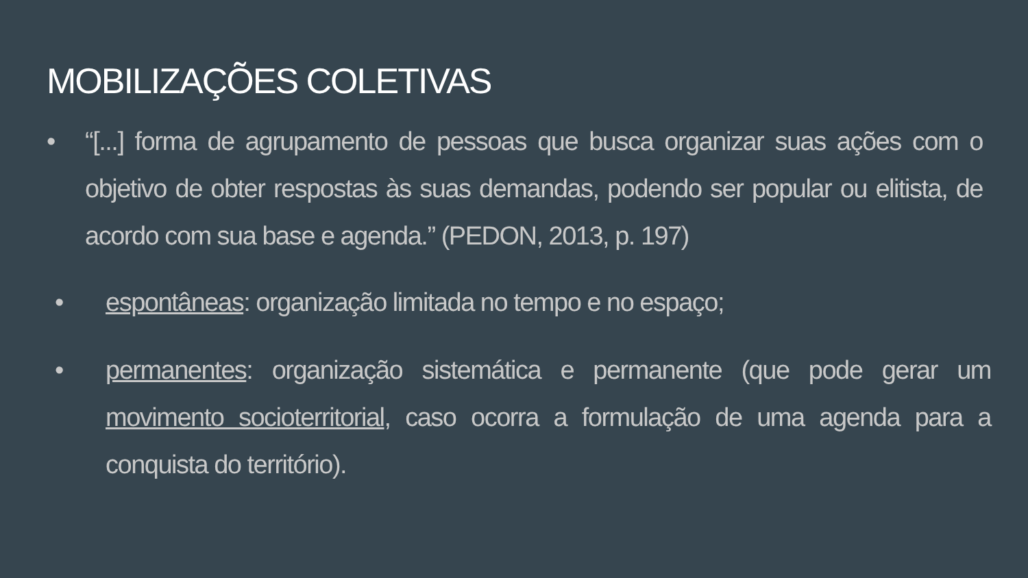MOBILIZAÇÕES COLETIVAS
• “[...] forma de agrupamento de pessoas que busca organizar suas ações com o objetivo de obter respostas às suas demandas, podendo ser popular ou elitista, de acordo com sua base e agenda.” (PEDON, 2013, p. 197)
• espontâneas: organização limitada no tempo e no espaço;
• permanentes: organização sistemática e permanente (que pode gerar um movimento socioterritorial, caso ocorra a formulação de uma agenda para a conquista do território).